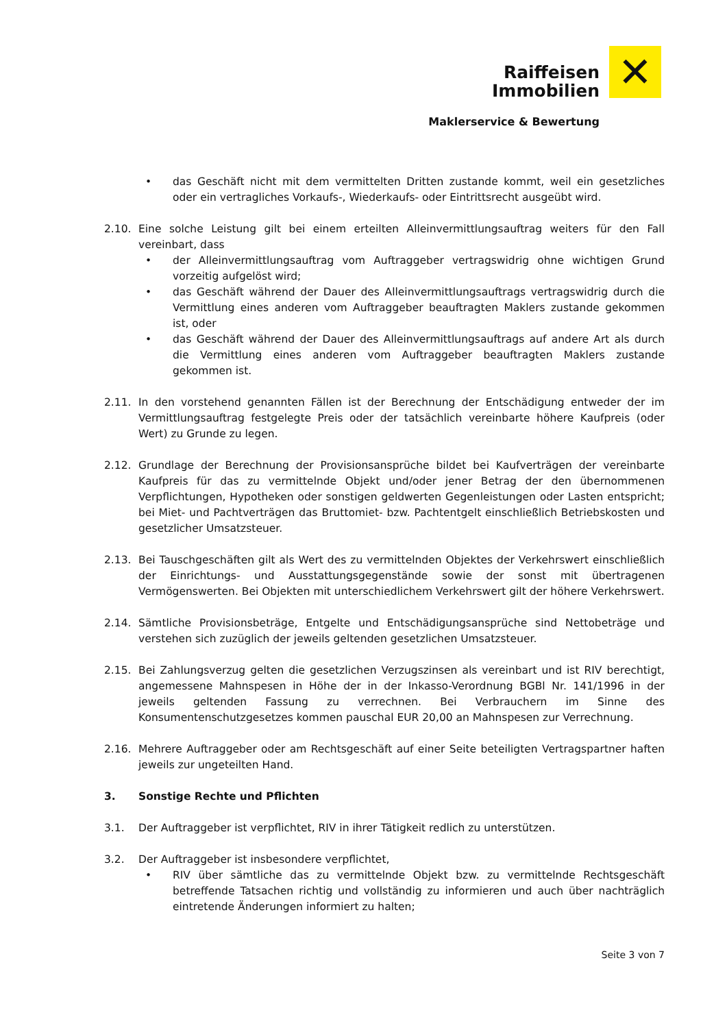Raiffeisen
Immobilien
Maklerservice & Bewertung
✕
• das Geschäft nicht mit dem vermittelten Dritten zustande kommt, weil ein gesetzliches oder ein vertragliches Vorkaufs-, Wiederkaufs- oder Eintrittsrecht ausgeübt wird.
2.10. Eine solche Leistung gilt bei einem erteilten Alleinvermittlungsauftrag weiters für den Fall vereinbart, dass
• der Alleinvermittlungsauftrag vom Auftraggeber vertragswidrig ohne wichtigen Grund vorzeitig aufgelöst wird;
• das Geschäft während der Dauer des Alleinvermittlungsauftrags vertragswidrig durch die Vermittlung eines anderen vom Auftraggeber beauftragten Maklers zustande gekommen ist, oder
• das Geschäft während der Dauer des Alleinvermittlungsauftrags auf andere Art als durch die Vermittlung eines anderen vom Auftraggeber beauftragten Maklers zustande gekommen ist.
2.11. In den vorstehend genannten Fällen ist der Berechnung der Entschädigung entweder der im Vermittlungsauftrag festgelegte Preis oder der tatsächlich vereinbarte höhere Kaufpreis (oder Wert) zu Grunde zu legen.
2.12. Grundlage der Berechnung der Provisionsansprüche bildet bei Kaufverträgen der vereinbarte Kaufpreis für das zu vermittelnde Objekt und/oder jener Betrag der den übernommenen Verpflichtungen, Hypotheken oder sonstigen geldwerten Gegenleistungen oder Lasten entspricht; bei Miet- und Pachtverträgen das Bruttomiet- bzw. Pachtentgelt einschließlich Betriebskosten und gesetzlicher Umsatzsteuer.
2.13. Bei Tauschgeschäften gilt als Wert des zu vermittelnden Objektes der Verkehrswert einschließlich der Einrichtungs- und Ausstattungsgegenstände sowie der sonst mit übertragenen Vermögenswerten. Bei Objekten mit unterschiedlichem Verkehrswert gilt der höhere Verkehrswert.
2.14. Sämtliche Provisionsbeträge, Entgelte und Entschädigungsansprüche sind Nettobeträge und verstehen sich zuzüglich der jeweils geltenden gesetzlichen Umsatzsteuer.
2.15. Bei Zahlungsverzug gelten die gesetzlichen Verzugszinsen als vereinbart und ist RIV berechtigt, angemessene Mahnspesen in Höhe der in der Inkasso-Verordnung BGBl Nr. 141/1996 in der jeweils geltenden Fassung zu verrechnen. Bei Verbrauchern im Sinne des Konsumentenschutzgesetzes kommen pauschal EUR 20,00 an Mahnspesen zur Verrechnung.
2.16. Mehrere Auftraggeber oder am Rechtsgeschäft auf einer Seite beteiligten Vertragspartner haften jeweils zur ungeteilten Hand.
3. Sonstige Rechte und Pflichten
3.1. Der Auftraggeber ist verpflichtet, RIV in ihrer Tätigkeit redlich zu unterstützen.
3.2. Der Auftraggeber ist insbesondere verpflichtet,
• RIV über sämtliche das zu vermittelnde Objekt bzw. zu vermittelnde Rechtsgeschäft betreffende Tatsachen richtig und vollständig zu informieren und auch über nachträglich eintretende Änderungen informiert zu halten;
Seite 3 von 7